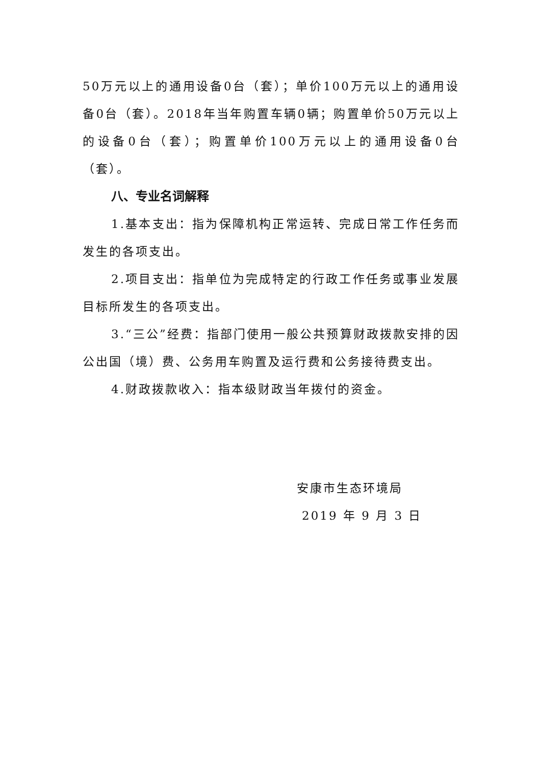50万元以上的通用设备0台（套）；单价100万元以上的通用设备0台（套）。2018年当年购置车辆0辆；购置单价50万元以上的设备0台（套）；购置单价100万元以上的通用设备0台（套）。
八、专业名词解释
1.基本支出：指为保障机构正常运转、完成日常工作任务而发生的各项支出。
2.项目支出：指单位为完成特定的行政工作任务或事业发展目标所发生的各项支出。
3.“三公”经费：指部门使用一般公共预算财政拨款安排的因公出国（境）费、公务用车购置及运行费和公务接待费支出。
4.财政拨款收入：指本级财政当年拨付的资金。
安康市生态环境局
2019 年 9 月 3 日